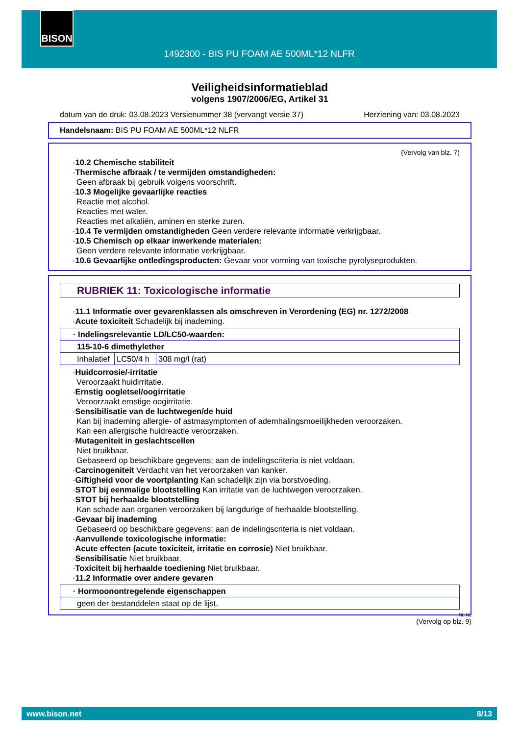BISON
1492300 - BIS PU FOAM AE 500ML*12 NLFR
Veiligheidsinformatieblad
volgens 1907/2006/EG, Artikel 31
datum van de druk: 03.08.2023 Versienummer 38 (vervangt versie 37) Herziening van: 03.08.2023
Handelsnaam: BIS PU FOAM AE 500ML*12 NLFR
(Vervolg van blz. 7)
·10.2 Chemische stabiliteit
·Thermische afbraak / te vermijden omstandigheden:
Geen afbraak bij gebruik volgens voorschrift.
·10.3 Mogelijke gevaarlijke reacties
Reactie met alcohol.
Reacties met water.
Reacties met alkaliën, aminen en sterke zuren.
·10.4 Te vermijden omstandigheden Geen verdere relevante informatie verkrijgbaar.
·10.5 Chemisch op elkaar inwerkende materialen:
Geen verdere relevante informatie verkrijgbaar.
·10.6 Gevaarlijke ontledingsproducten: Gevaar voor vorming van toxische pyrolyseprodukten.
RUBRIEK 11: Toxicologische informatie
·11.1 Informatie over gevarenklassen als omschreven in Verordening (EG) nr. 1272/2008
·Acute toxiciteit Schadelijk bij inademing.
| · Indelingsrelevantie LD/LC50-waarden: | | |
| 115-10-6 dimethylether | | |
| Inhalatief | LC50/4 h | 308 mg/l (rat) |
·Huidcorrosie/-irritatie
Veroorzaakt huidirritatie.
·Ernstig oogletsel/oogirritatie
Veroorzaakt ernstige oogirritatie.
·Sensibilisatie van de luchtwegen/de huid
Kan bij inademing allergie- of astmasymptomen of ademhalingsmoeilijkheden veroorzaken.
Kan een allergische huidreactie veroorzaken.
·Mutageniteit in geslachtscellen
Niet bruikbaar.
Gebaseerd op beschikbare gegevens; aan de indelingscriteria is niet voldaan.
·Carcinogeniteit Verdacht van het veroorzaken van kanker.
·Giftigheid voor de voortplanting Kan schadelijk zijn via borstvoeding.
·STOT bij eenmalige blootstelling Kan irritatie van de luchtwegen veroorzaken.
·STOT bij herhaalde blootstelling
Kan schade aan organen veroorzaken bij langdurige of herhaalde blootstelling.
·Gevaar bij inademing
Gebaseerd op beschikbare gegevens; aan de indelingscriteria is niet voldaan.
·Aanvullende toxicologische informatie:
·Acute effecten (acute toxiciteit, irritatie en corrosie) Niet bruikbaar.
·Sensibilisatie Niet bruikbaar.
·Toxiciteit bij herhaalde toediening Niet bruikbaar.
·11.2 Informatie over andere gevaren
| · Hormoonontregelende eigenschappen |
| geen der bestanddelen staat op de lijst. |
NL-NL
(Vervolg op blz. 9)
www.bison.net 8/13